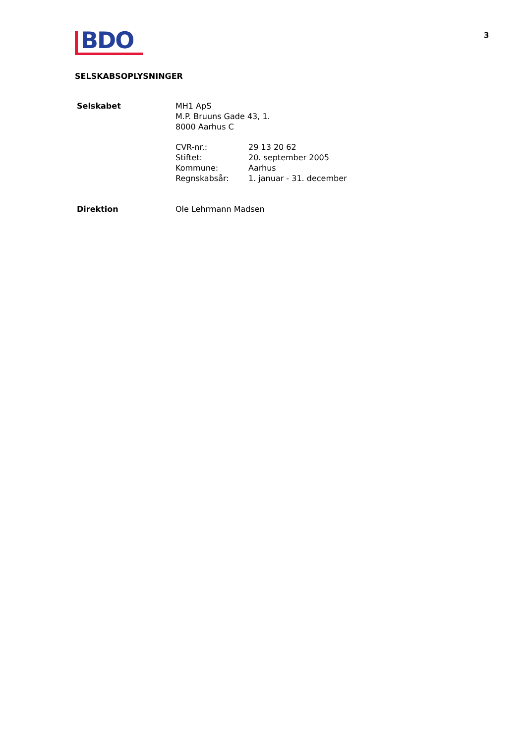3
BDO
SELSKABSOPLYSNINGER
| Selskabet | MH1 ApS M.P. Bruuns Gade 43, 1. 8000 Aarhus C | |
| | CVR-nr.: | 29 13 20 62 |
| | Stiftet: | 20. september 2005 |
| | Kommune: | Aarhus |
| | Regnskabsår: | 1. januar - 31. december |
| Direktion | Ole Lehrmann Madsen | |